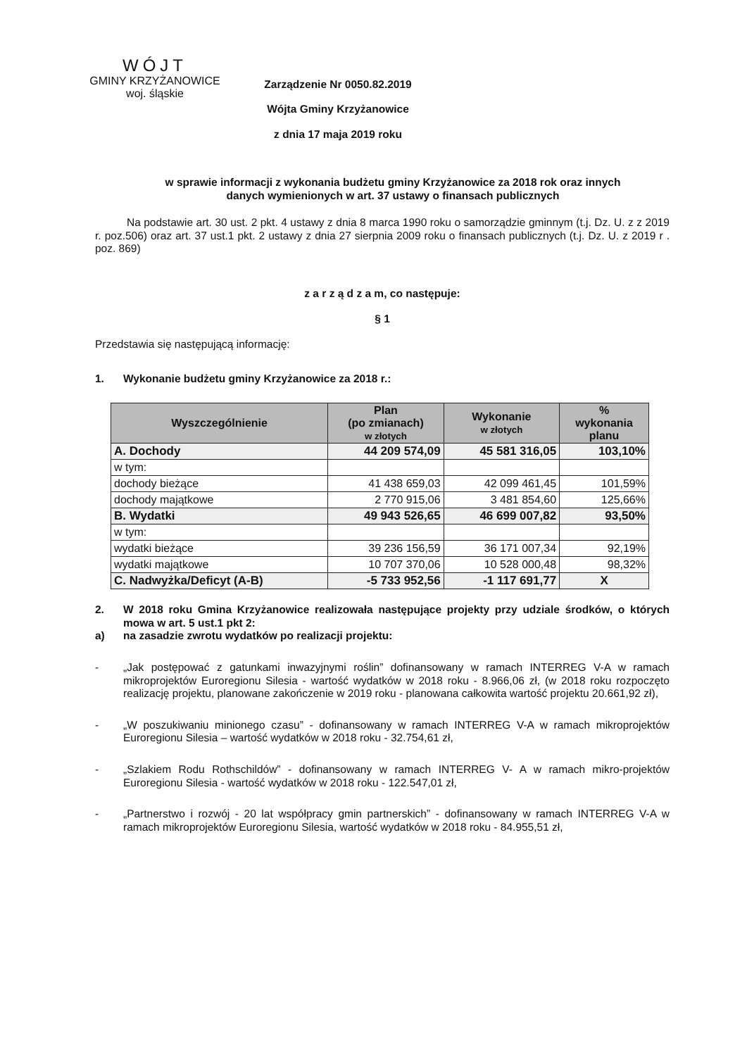WÓJT
GMINY KRZYŻANOWICE
woj. śląskie
Zarządzenie Nr 0050.82.2019
Wójta Gminy Krzyżanowice
z dnia 17 maja 2019 roku
w sprawie informacji z wykonania budżetu gminy Krzyżanowice za 2018 rok oraz innych
danych wymienionych w art. 37 ustawy o finansach publicznych
Na podstawie art. 30 ust. 2 pkt. 4 ustawy z dnia 8 marca 1990 roku o samorządzie gminnym (t.j. Dz. U. z z 2019 r. poz.506) oraz art. 37 ust.1 pkt. 2 ustawy z dnia 27 sierpnia 2009 roku o finansach publicznych (t.j. Dz. U. z 2019 r . poz. 869)
z a r z ą d z a m, co następuje:
§ 1
Przedstawia się następującą informację:
1.
Wykonanie budżetu gminy Krzyżanowice za 2018 r.:
| Wyszczególnienie | Plan (po zmianach) w złotych | Wykonanie w złotych | % wykonania planu |
| --- | --- | --- | --- |
| A. Dochody | 44 209 574,09 | 45 581 316,05 | 103,10% |
| w tym: | | | |
| dochody bieżące | 41 438 659,03 | 42 099 461,45 | 101,59% |
| dochody majątkowe | 2 770 915,06 | 3 481 854,60 | 125,66% |
| B. Wydatki | 49 943 526,65 | 46 699 007,82 | 93,50% |
| w tym: | | | |
| wydatki bieżące | 39 236 156,59 | 36 171 007,34 | 92,19% |
| wydatki majątkowe | 10 707 370,06 | 10 528 000,48 | 98,32% |
| C. Nadwyżka/Deficyt (A-B) | -5 733 952,56 | -1 117 691,77 | X |
2.
W 2018 roku Gmina Krzyżanowice realizowała następujące projekty przy udziale środków, o których mowa w art. 5 ust.1 pkt 2:
a)
na zasadzie zwrotu wydatków po realizacji projektu:
-
„Jak postępować z gatunkami inwazyjnymi roślin” dofinansowany w ramach INTERREG V-A w ramach mikroprojektów Euroregionu Silesia - wartość wydatków w 2018 roku - 8.966,06 zł, (w 2018 roku rozpoczęto realizację projektu, planowane zakończenie w 2019 roku - planowana całkowita wartość projektu 20.661,92 zł),
-
„W poszukiwaniu minionego czasu” - dofinansowany w ramach INTERREG V-A w ramach mikroprojektów Euroregionu Silesia – wartość wydatków w 2018 roku - 32.754,61 zł,
-
„Szlakiem Rodu Rothschildów” - dofinansowany w ramach INTERREG V- A w ramach mikro-projektów Euroregionu Silesia - wartość wydatków w 2018 roku - 122.547,01 zł,
-
„Partnerstwo i rozwój - 20 lat współpracy gmin partnerskich” - dofinansowany w ramach INTERREG V-A w ramach mikroprojektów Euroregionu Silesia, wartość wydatków w 2018 roku - 84.955,51 zł,